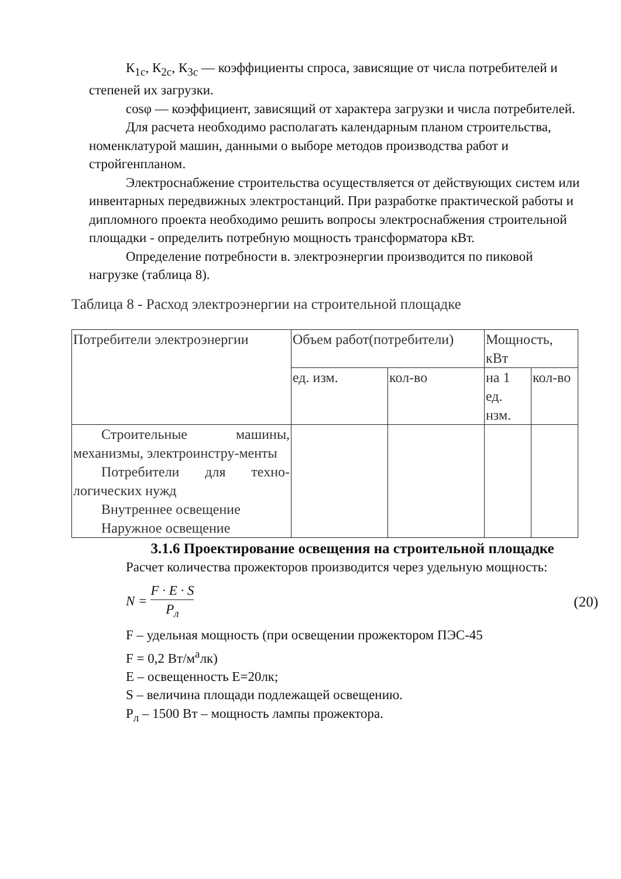К<sub>1с</sub>, К<sub>2с</sub>, К<sub>3с</sub> — коэффициенты спроса, зависящие от числа потребителей и степеней их загрузки.
cosφ — коэффициент, зависящий от характера загрузки и числа потребителей.
Для расчета необходимо располагать календарным планом строительства, номенклатурой машин, данными о выборе методов производства работ и стройгенпланом.
Электроснабжение строительства осуществляется от действующих систем или инвентарных передвижных электростанций. При разработке практической работы и дипломного проекта необходимо решить вопросы электроснабжения строительной площадки - определить потребную мощность трансформатора кВт.
Определение потребности в. электроэнергии производится по пиковой нагрузке (таблица 8).
Таблица 8 - Расход электроэнергии на строительной площадке
| Потребители электроэнергии | Объем работ(потребители) | | Мощность, кВт | |
| | ед. изм. | кол-во | на 1 ед. нзм. | кол-во |
| Строительные машины, механизмы, электроинстру-менты Потребители для техно-логических нужд Внутреннее освещение Наружное освещение | | | | |
3.1.6 Проектирование освещения на строительной площадке
Расчет количества прожекторов производится через удельную мощность:
N = F · E · S P<sub>л</sub> (20)
F – удельная мощность (при освещении прожектором ПЭС-45
F = 0,2 Вт/м<sup>а</sup>лк)
E – освещенность E=20лк;
S – величина площади подлежащей освещению.
P<sub>л</sub> – 1500 Вт – мощность лампы прожектора.